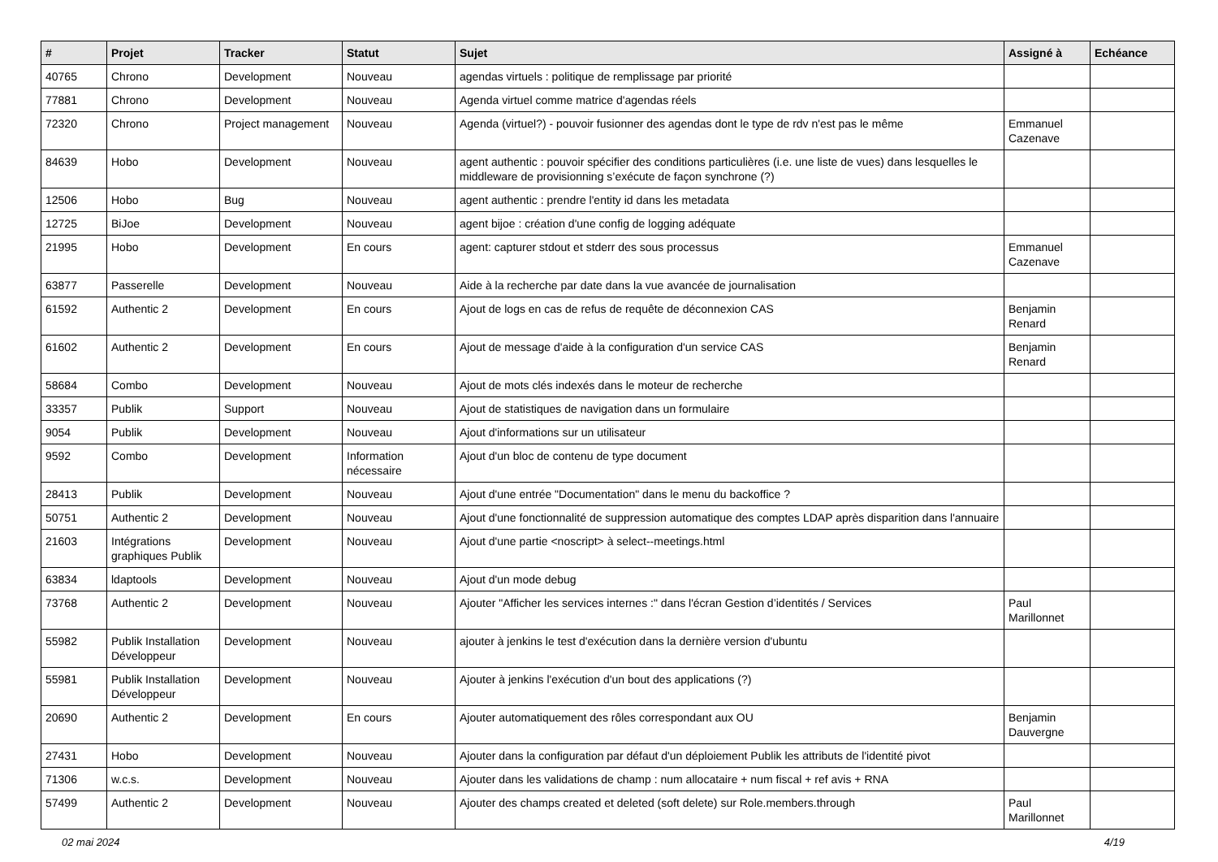| # | Projet | Tracker | Statut | Sujet | Assigné à | Echéance |
| --- | --- | --- | --- | --- | --- | --- |
| 40765 | Chrono | Development | Nouveau | agendas virtuels : politique de remplissage par priorité | | |
| 77881 | Chrono | Development | Nouveau | Agenda virtuel comme matrice d'agendas réels | | |
| 72320 | Chrono | Project management | Nouveau | Agenda (virtuel?) - pouvoir fusionner des agendas dont le type de rdv n'est pas le même | Emmanuel Cazenave | |
| 84639 | Hobo | Development | Nouveau | agent authentic : pouvoir spécifier des conditions particulières (i.e. une liste de vues) dans lesquelles le middleware de provisionning s’exécute de façon synchrone (?) | | |
| 12506 | Hobo | Bug | Nouveau | agent authentic : prendre l'entity id dans les metadata | | |
| 12725 | BiJoe | Development | Nouveau | agent bijoe : création d'une config de logging adéquate | | |
| 21995 | Hobo | Development | En cours | agent: capturer stdout et stderr des sous processus | Emmanuel Cazenave | |
| 63877 | Passerelle | Development | Nouveau | Aide à la recherche par date dans la vue avancée de journalisation | | |
| 61592 | Authentic 2 | Development | En cours | Ajout de logs en cas de refus de requête de déconnexion CAS | Benjamin Renard | |
| 61602 | Authentic 2 | Development | En cours | Ajout de message d'aide à la configuration d'un service CAS | Benjamin Renard | |
| 58684 | Combo | Development | Nouveau | Ajout de mots clés indexés dans le moteur de recherche | | |
| 33357 | Publik | Support | Nouveau | Ajout de statistiques de navigation dans un formulaire | | |
| 9054 | Publik | Development | Nouveau | Ajout d'informations sur un utilisateur | | |
| 9592 | Combo | Development | Information nécessaire | Ajout d'un bloc de contenu de type document | | |
| 28413 | Publik | Development | Nouveau | Ajout d'une entrée "Documentation" dans le menu du backoffice ? | | |
| 50751 | Authentic 2 | Development | Nouveau | Ajout d'une fonctionnalité de suppression automatique des comptes LDAP après disparition dans l'annuaire | | |
| 21603 | Intégrations graphiques Publik | Development | Nouveau | Ajout d'une partie <noscript> à select--meetings.html | | |
| 63834 | ldaptools | Development | Nouveau | Ajout d'un mode debug | | |
| 73768 | Authentic 2 | Development | Nouveau | Ajouter "Afficher les services internes :" dans l'écran Gestion d’identités / Services | Paul Marillonnet | |
| 55982 | Publik Installation Développeur | Development | Nouveau | ajouter à jenkins le test d'exécution dans la dernière version d'ubuntu | | |
| 55981 | Publik Installation Développeur | Development | Nouveau | Ajouter à jenkins l'exécution d'un bout des applications (?) | | |
| 20690 | Authentic 2 | Development | En cours | Ajouter automatiquement des rôles correspondant aux OU | Benjamin Dauvergne | |
| 27431 | Hobo | Development | Nouveau | Ajouter dans la configuration par défaut d'un déploiement Publik les attributs de l'identité pivot | | |
| 71306 | w.c.s. | Development | Nouveau | Ajouter dans les validations de champ : num allocataire + num fiscal + ref avis + RNA | | |
| 57499 | Authentic 2 | Development | Nouveau | Ajouter des champs created et deleted (soft delete) sur Role.members.through | Paul Marillonnet | |
02 mai 2024 4/19